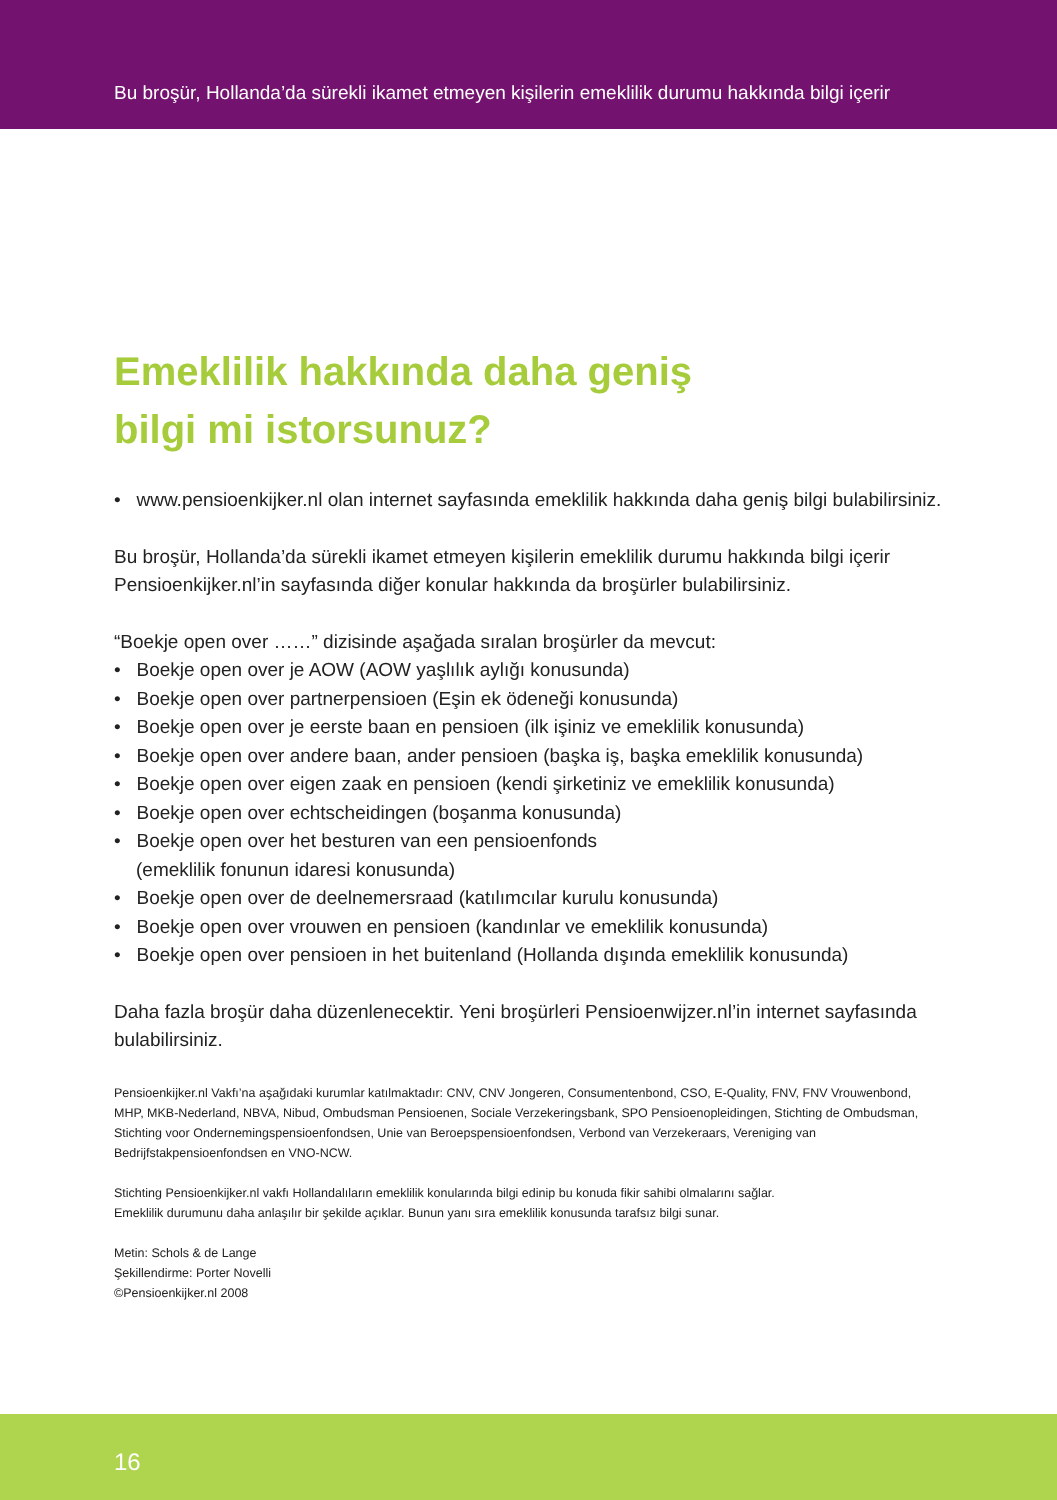Bu broşür, Hollanda’da sürekli ikamet etmeyen kişilerin emeklilik durumu hakkında bilgi içerir
Emeklilik hakkında daha geniş
bilgi mi istorsunuz?
• www.pensioenkijker.nl olan internet sayfasında emeklilik hakkında daha geniş bilgi bulabilirsiniz.
Bu broşür, Hollanda’da sürekli ikamet etmeyen kişilerin emeklilik durumu hakkında bilgi içerir Pensioenkijker.nl’in sayfasında diğer konular hakkında da broşürler bulabilirsiniz.
“Boekje open over ……” dizisinde aşağada sıralan broşürler da mevcut:
• Boekje open over je AOW (AOW yaşlılık aylığı konusunda)
• Boekje open over partnerpensioen (Eşin ek ödeneği konusunda)
• Boekje open over je eerste baan en pensioen (ilk işiniz ve emeklilik konusunda)
• Boekje open over andere baan, ander pensioen (başka iş, başka emeklilik konusunda)
• Boekje open over eigen zaak en pensioen (kendi şirketiniz ve emeklilik konusunda)
• Boekje open over echtscheidingen (boşanma konusunda)
• Boekje open over het besturen van een pensioenfonds
(emeklilik fonunun idaresi konusunda)
• Boekje open over de deelnemersraad (katılımcılar kurulu konusunda)
• Boekje open over vrouwen en pensioen (kandınlar ve emeklilik konusunda)
• Boekje open over pensioen in het buitenland (Hollanda dışında emeklilik konusunda)
Daha fazla broşür daha düzenlenecektir. Yeni broşürleri Pensioenwijzer.nl’in internet sayfasında bulabilirsiniz.
Pensioenkijker.nl Vakfı’na aşağıdaki kurumlar katılmaktadır: CNV, CNV Jongeren, Consumentenbond, CSO, E-Quality, FNV, FNV Vrouwenbond, MHP, MKB-Nederland, NBVA, Nibud, Ombudsman Pensioenen, Sociale Verzekeringsbank, SPO Pensioenopleidingen, Stichting de Ombudsman, Stichting voor Ondernemingspensioenfondsen, Unie van Beroepspensioenfondsen, Verbond van Verzekeraars, Vereniging van Bedrijfstakpensioenfondsen en VNO-NCW.
Stichting Pensioenkijker.nl vakfı Hollandalıların emeklilik konularında bilgi edinip bu konuda fikir sahibi olmalarını sağlar.
Emeklilik durumunu daha anlaşılır bir şekilde açıklar. Bunun yanı sıra emeklilik konusunda tarafsız bilgi sunar.
Metin: Schols & de Lange
Şekillendirme: Porter Novelli
©Pensioenkijker.nl 2008
16